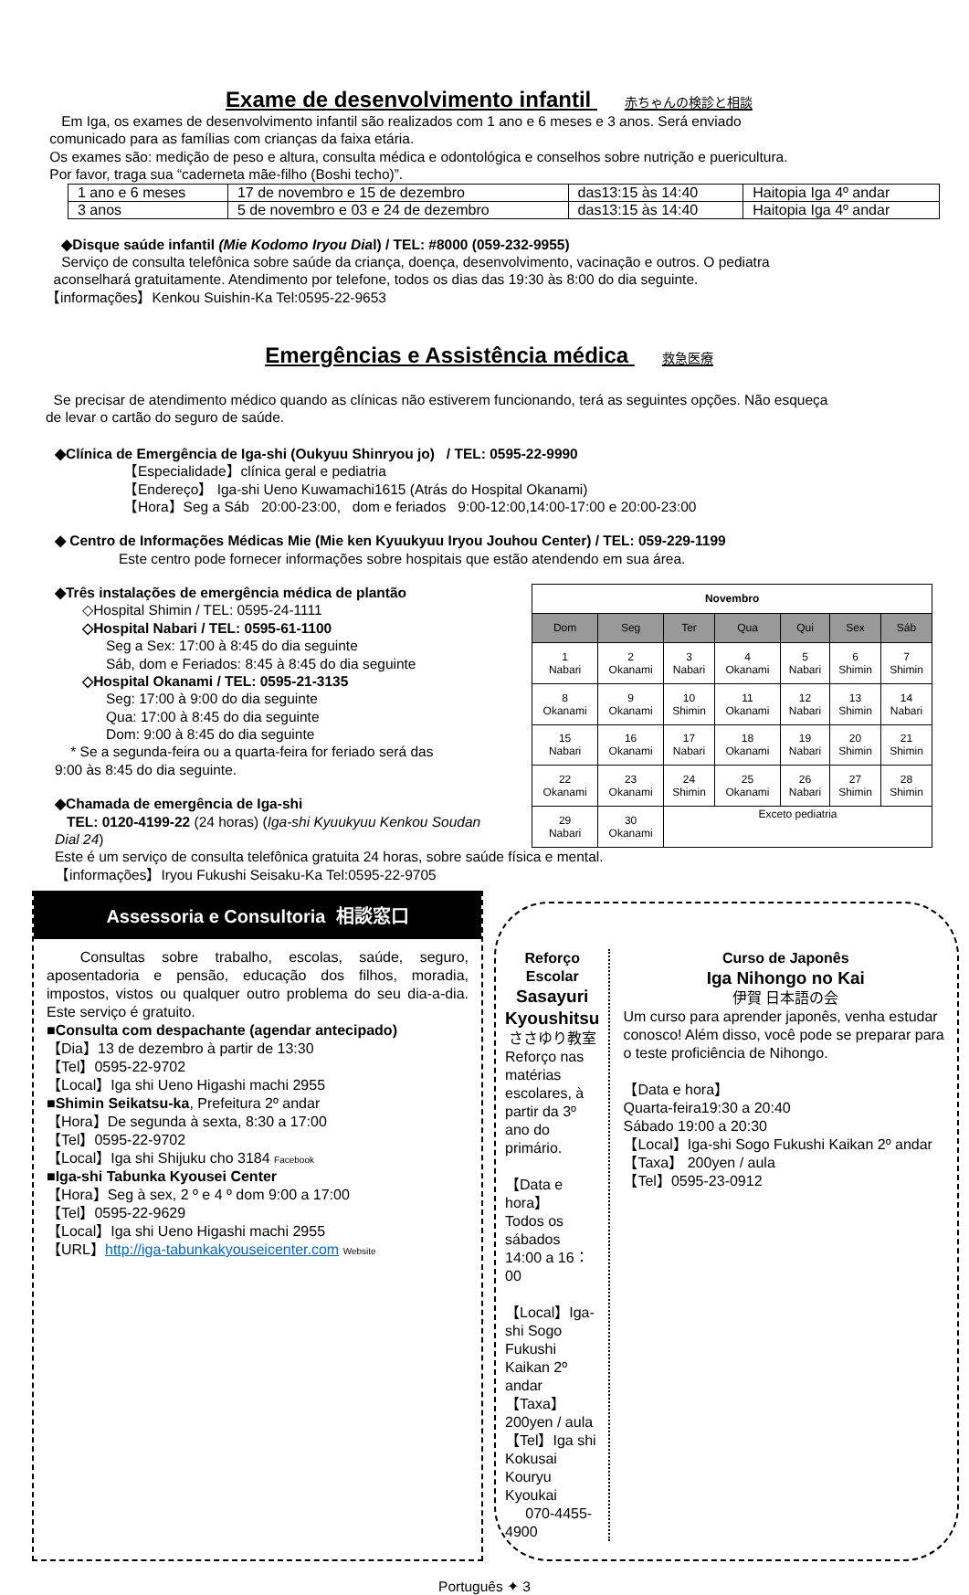Exame de desenvolvimento infantil 赤ちゃんの検診と相談
Em Iga, os exames de desenvolvimento infantil são realizados com 1 ano e 6 meses e 3 anos. Será enviado
comunicado para as famílias com crianças da faixa etária.
Os exames são: medição de peso e altura, consulta médica e odontológica e conselhos sobre nutrição e puericultura.
Por favor, traga sua “caderneta mãe-filho (Boshi techo)”.
| 1 ano e 6 meses | 17 de novembro e 15 de dezembro | das13:15 às 14:40 | Haitopia Iga 4º andar |
| 3 anos | 5 de novembro e 03 e 24 de dezembro | das13:15 às 14:40 | Haitopia Iga 4º andar |
◆Disque saúde infantil (Mie Kodomo Iryou Dial) / TEL: #8000 (059-232-9955)
Serviço de consulta telefônica sobre saúde da criança, doença, desenvolvimento, vacinação e outros. O pediatra
aconselhará gratuitamente. Atendimento por telefone, todos os dias das 19:30 às 8:00 do dia seguinte.
【informações】Kenkou Suishin-Ka Tel:0595-22-9653
Emergências e Assistência médica 救急医療
Se precisar de atendimento médico quando as clínicas não estiverem funcionando, terá as seguintes opções. Não esqueça
de levar o cartão do seguro de saúde.
◆Clínica de Emergência de Iga-shi (Oukyuu Shinryou jo) / TEL: 0595-22-9990
【Especialidade】clínica geral e pediatria
【Endereço】 Iga-shi Ueno Kuwamachi1615 (Atrás do Hospital Okanami)
【Hora】Seg a Sáb 20:00-23:00, dom e feriados 9:00-12:00,14:00-17:00 e 20:00-23:00
◆ Centro de Informações Médicas Mie (Mie ken Kyuukyuu Iryou Jouhou Center) / TEL: 059-229-1199
Este centro pode fornecer informações sobre hospitais que estão atendendo em sua área.
◆Três instalações de emergência médica de plantão
◇Hospital Shimin / TEL: 0595-24-1111
◇Hospital Nabari / TEL: 0595-61-1100
Seg a Sex: 17:00 à 8:45 do dia seguinte
Sáb, dom e Feriados: 8:45 à 8:45 do dia seguinte
◇Hospital Okanami / TEL: 0595-21-3135
Seg: 17:00 à 9:00 do dia seguinte
Qua: 17:00 à 8:45 do dia seguinte
Dom: 9:00 à 8:45 do dia seguinte
* Se a segunda-feira ou a quarta-feira for feriado será das
9:00 às 8:45 do dia seguinte.
◆Chamada de emergência de Iga-shi
TEL: 0120-4199-22 (24 horas) (Iga-shi Kyuukyuu Kenkou Soudan Dial 24)
| Novembro | | | | | | |
| --- | --- | --- | --- | --- | --- | --- |
| Dom | Seg | Ter | Qua | Qui | Sex | Sáb |
| 1 Nabari | 2 Okanami | 3 Nabari | 4 Okanami | 5 Nabari | 6 Shimin | 7 Shimin |
| 8 Okanami | 9 Okanami | 10 Shimin | 11 Okanami | 12 Nabari | 13 Shimin | 14 Nabari |
| 15 Nabari | 16 Okanami | 17 Nabari | 18 Okanami | 19 Nabari | 20 Shimin | 21 Shimin |
| 22 Okanami | 23 Okanami | 24 Shimin | 25 Okanami | 26 Nabari | 27 Shimin | 28 Shimin |
| 29 Nabari | 30 Okanami | Exceto pediatria | | | | |
Este é um serviço de consulta telefônica gratuita 24 horas, sobre saúde física e mental.
【informações】Iryou Fukushi Seisaku-Ka Tel:0595-22-9705
Assessoria e Consultoria 相談窓口
Consultas sobre trabalho, escolas, saúde, seguro, aposentadoria e pensão, educação dos filhos, moradia, impostos, vistos ou qualquer outro problema do seu dia-a-dia. Este serviço é gratuito.
■Consulta com despachante (agendar antecipado)
【Dia】13 de dezembro à partir de 13:30
【Tel】0595-22-9702
【Local】Iga shi Ueno Higashi machi 2955
■Shimin Seikatsu-ka, Prefeitura 2º andar
【Hora】De segunda à sexta, 8:30 a 17:00
【Tel】0595-22-9702
【Local】Iga shi Shijuku cho 3184 Facebook
■Iga-shi Tabunka Kyousei Center
【Hora】Seg à sex, 2 º e 4 º dom 9:00 a 17:00
【Tel】0595-22-9629
【Local】Iga shi Ueno Higashi machi 2955
【URL】http://iga-tabunkakyouseicenter.com Website
Reforço Escolar
Sasayuri Kyoushitsu
ささゆり教室
Reforço nas matérias escolares, à partir da 3º ano do primário.
【Data e hora】
Todos os sábados
14:00 a 16：00
【Local】Iga-shi Sogo Fukushi Kaikan 2º andar
【Taxa】 200yen / aula
【Tel】Iga shi Kokusai Kouryu Kyoukai
070-4455-4900
Curso de Japonês
Iga Nihongo no Kai
伊賀 日本語の会
Um curso para aprender japonês, venha estudar conosco! Além disso, você pode se preparar para o teste proficiência de Nihongo.
【Data e hora】
Quarta-feira19:30 a 20:40
Sábado 19:00 a 20:30
【Local】Iga-shi Sogo Fukushi Kaikan 2º andar
【Taxa】 200yen / aula
【Tel】0595-23-0912
Português ✦ 3